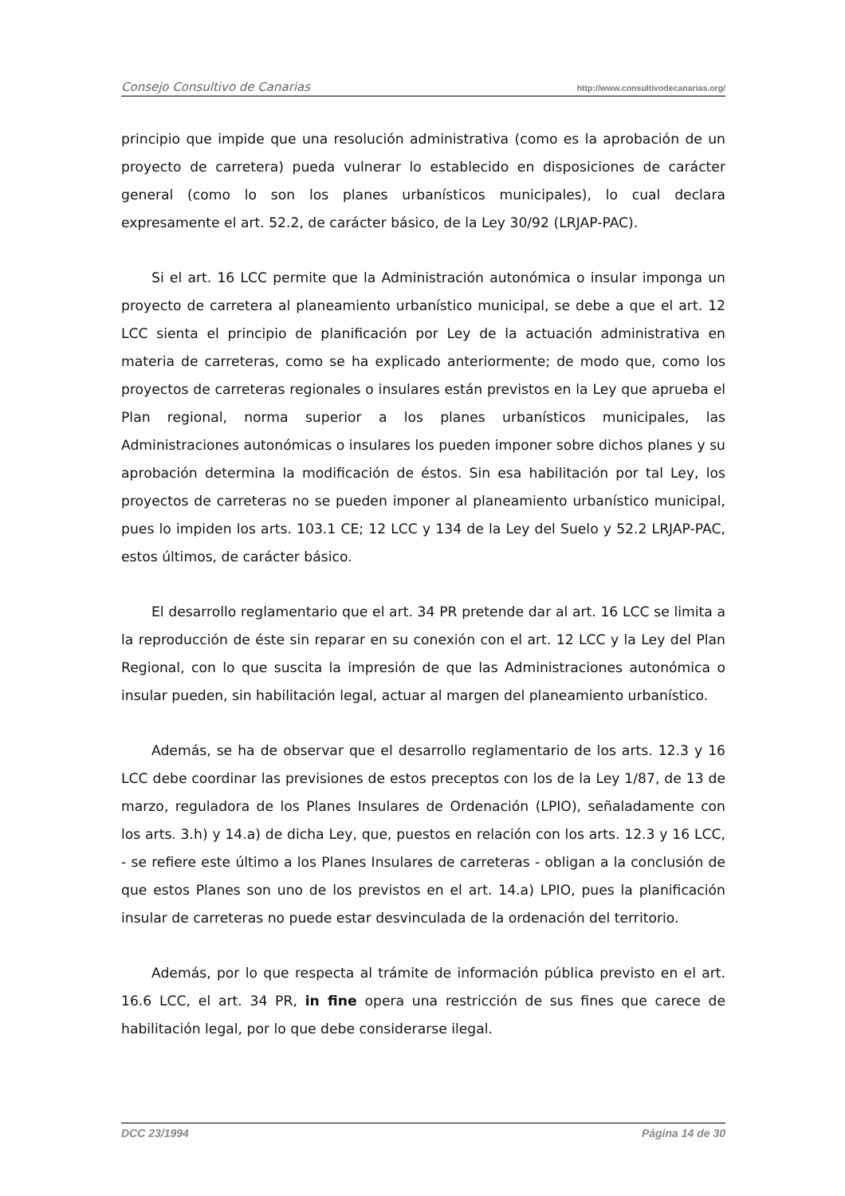Consejo Consultivo de Canarias http://www.consultivodecanarias.org/
principio que impide que una resolución administrativa (como es la aprobación de un proyecto de carretera) pueda vulnerar lo establecido en disposiciones de carácter general (como lo son los planes urbanísticos municipales), lo cual declara expresamente el art. 52.2, de carácter básico, de la Ley 30/92 (LRJAP-PAC).
Si el art. 16 LCC permite que la Administración autonómica o insular imponga un proyecto de carretera al planeamiento urbanístico municipal, se debe a que el art. 12 LCC sienta el principio de planificación por Ley de la actuación administrativa en materia de carreteras, como se ha explicado anteriormente; de modo que, como los proyectos de carreteras regionales o insulares están previstos en la Ley que aprueba el Plan regional, norma superior a los planes urbanísticos municipales, las Administraciones autonómicas o insulares los pueden imponer sobre dichos planes y su aprobación determina la modificación de éstos. Sin esa habilitación por tal Ley, los proyectos de carreteras no se pueden imponer al planeamiento urbanístico municipal, pues lo impiden los arts. 103.1 CE; 12 LCC y 134 de la Ley del Suelo y 52.2 LRJAP-PAC, estos últimos, de carácter básico.
El desarrollo reglamentario que el art. 34 PR pretende dar al art. 16 LCC se limita a la reproducción de éste sin reparar en su conexión con el art. 12 LCC y la Ley del Plan Regional, con lo que suscita la impresión de que las Administraciones autonómica o insular pueden, sin habilitación legal, actuar al margen del planeamiento urbanístico.
Además, se ha de observar que el desarrollo reglamentario de los arts. 12.3 y 16 LCC debe coordinar las previsiones de estos preceptos con los de la Ley 1/87, de 13 de marzo, reguladora de los Planes Insulares de Ordenación (LPIO), señaladamente con los arts. 3.h) y 14.a) de dicha Ley, que, puestos en relación con los arts. 12.3 y 16 LCC, - se refiere este último a los Planes Insulares de carreteras - obligan a la conclusión de que estos Planes son uno de los previstos en el art. 14.a) LPIO, pues la planificación insular de carreteras no puede estar desvinculada de la ordenación del territorio.
Además, por lo que respecta al trámite de información pública previsto en el art. 16.6 LCC, el art. 34 PR, in fine opera una restricción de sus fines que carece de habilitación legal, por lo que debe considerarse ilegal.
DCC 23/1994 Página 14 de 30